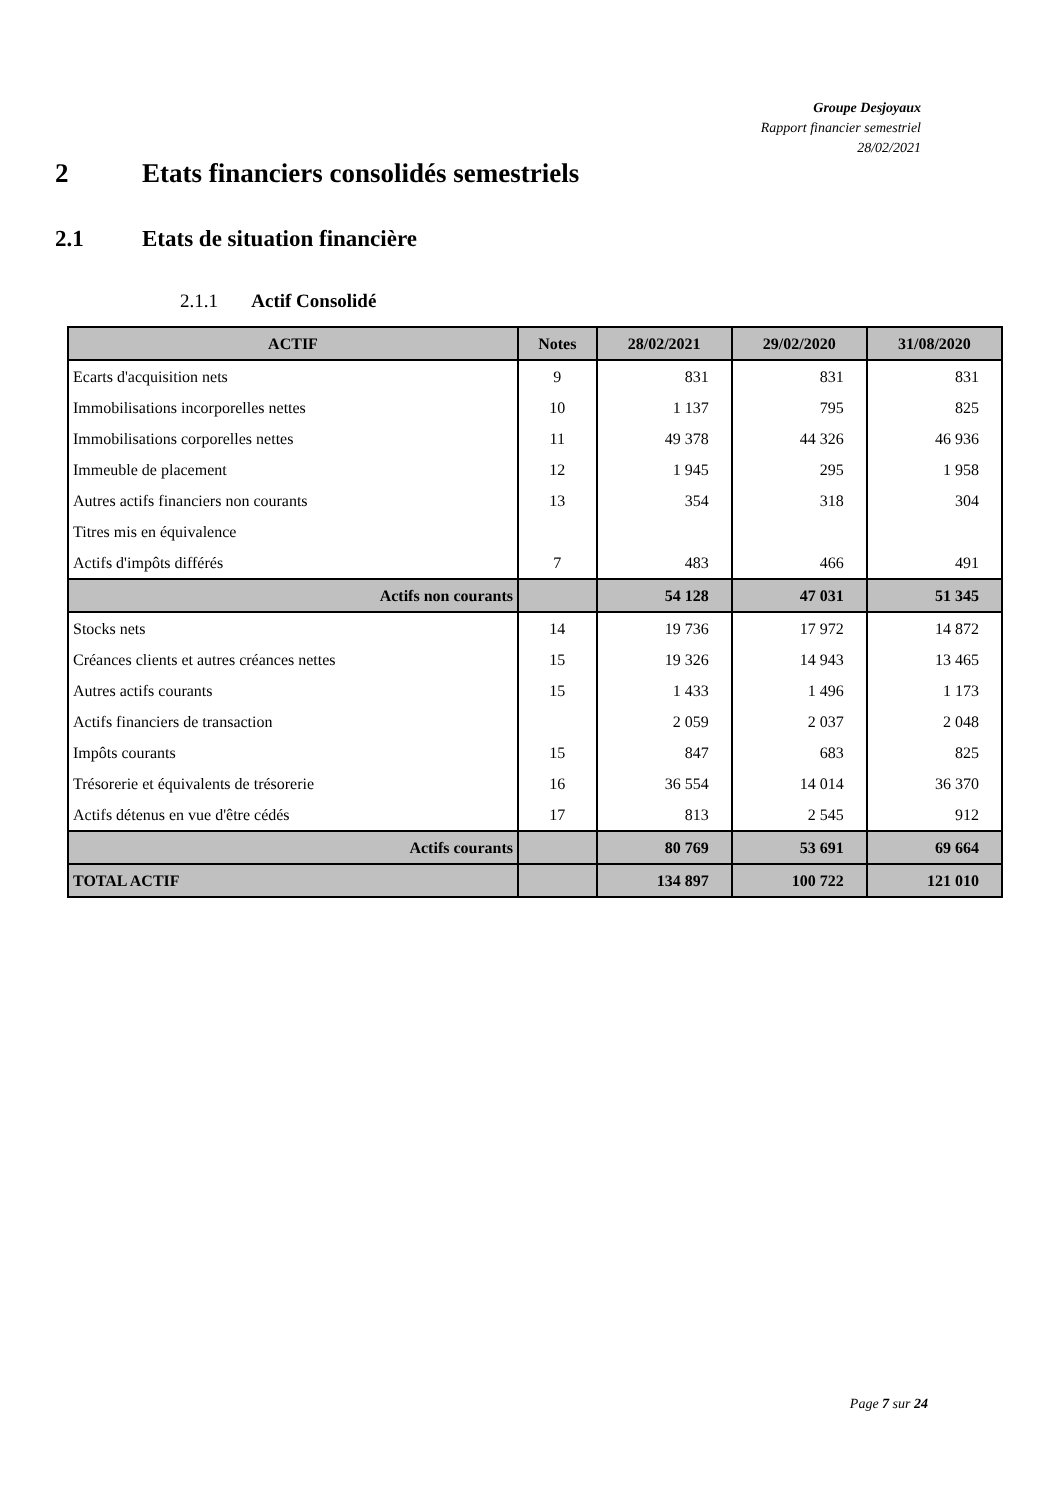Groupe Desjoyaux
Rapport financier semestriel
28/02/2021
2 Etats financiers consolidés semestriels
2.1 Etats de situation financière
2.1.1 Actif Consolidé
| ACTIF | Notes | 28/02/2021 | 29/02/2020 | 31/08/2020 |
| --- | --- | --- | --- | --- |
| Ecarts d'acquisition nets | 9 | 831 | 831 | 831 |
| Immobilisations incorporelles nettes | 10 | 1 137 | 795 | 825 |
| Immobilisations corporelles nettes | 11 | 49 378 | 44 326 | 46 936 |
| Immeuble de placement | 12 | 1 945 | 295 | 1 958 |
| Autres actifs financiers non courants | 13 | 354 | 318 | 304 |
| Titres mis en équivalence | | | | |
| Actifs d'impôts différés | 7 | 483 | 466 | 491 |
| Actifs non courants | | 54 128 | 47 031 | 51 345 |
| Stocks nets | 14 | 19 736 | 17 972 | 14 872 |
| Créances clients et autres créances nettes | 15 | 19 326 | 14 943 | 13 465 |
| Autres actifs courants | 15 | 1 433 | 1 496 | 1 173 |
| Actifs financiers de transaction | | 2 059 | 2 037 | 2 048 |
| Impôts courants | 15 | 847 | 683 | 825 |
| Trésorerie et équivalents de trésorerie | 16 | 36 554 | 14 014 | 36 370 |
| Actifs détenus en vue d'être cédés | 17 | 813 | 2 545 | 912 |
| Actifs courants | | 80 769 | 53 691 | 69 664 |
| TOTAL ACTIF | | 134 897 | 100 722 | 121 010 |
Page 7 sur 24